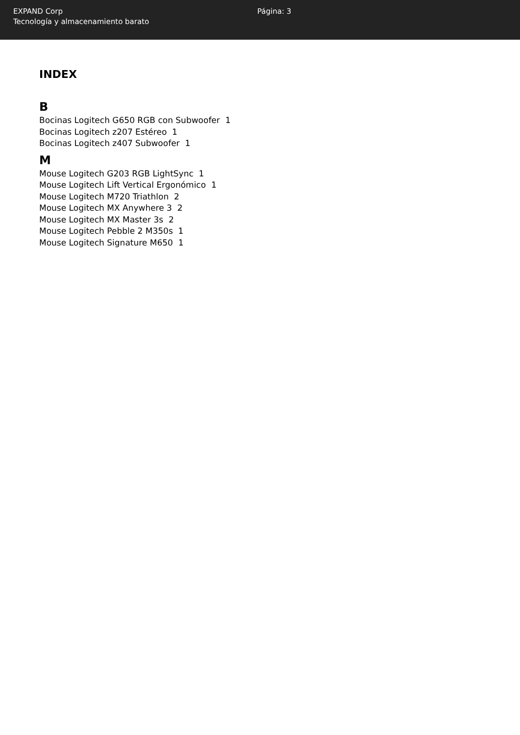EXPAND Corp
Tecnología y almacenamiento barato
Página: 3
INDEX
B
Bocinas Logitech G650 RGB con Subwoofer 1
Bocinas Logitech z207 Estéreo 1
Bocinas Logitech z407 Subwoofer 1
M
Mouse Logitech G203 RGB LightSync 1
Mouse Logitech Lift Vertical Ergonómico 1
Mouse Logitech M720 Triathlon 2
Mouse Logitech MX Anywhere 3 2
Mouse Logitech MX Master 3s 2
Mouse Logitech Pebble 2 M350s 1
Mouse Logitech Signature M650 1